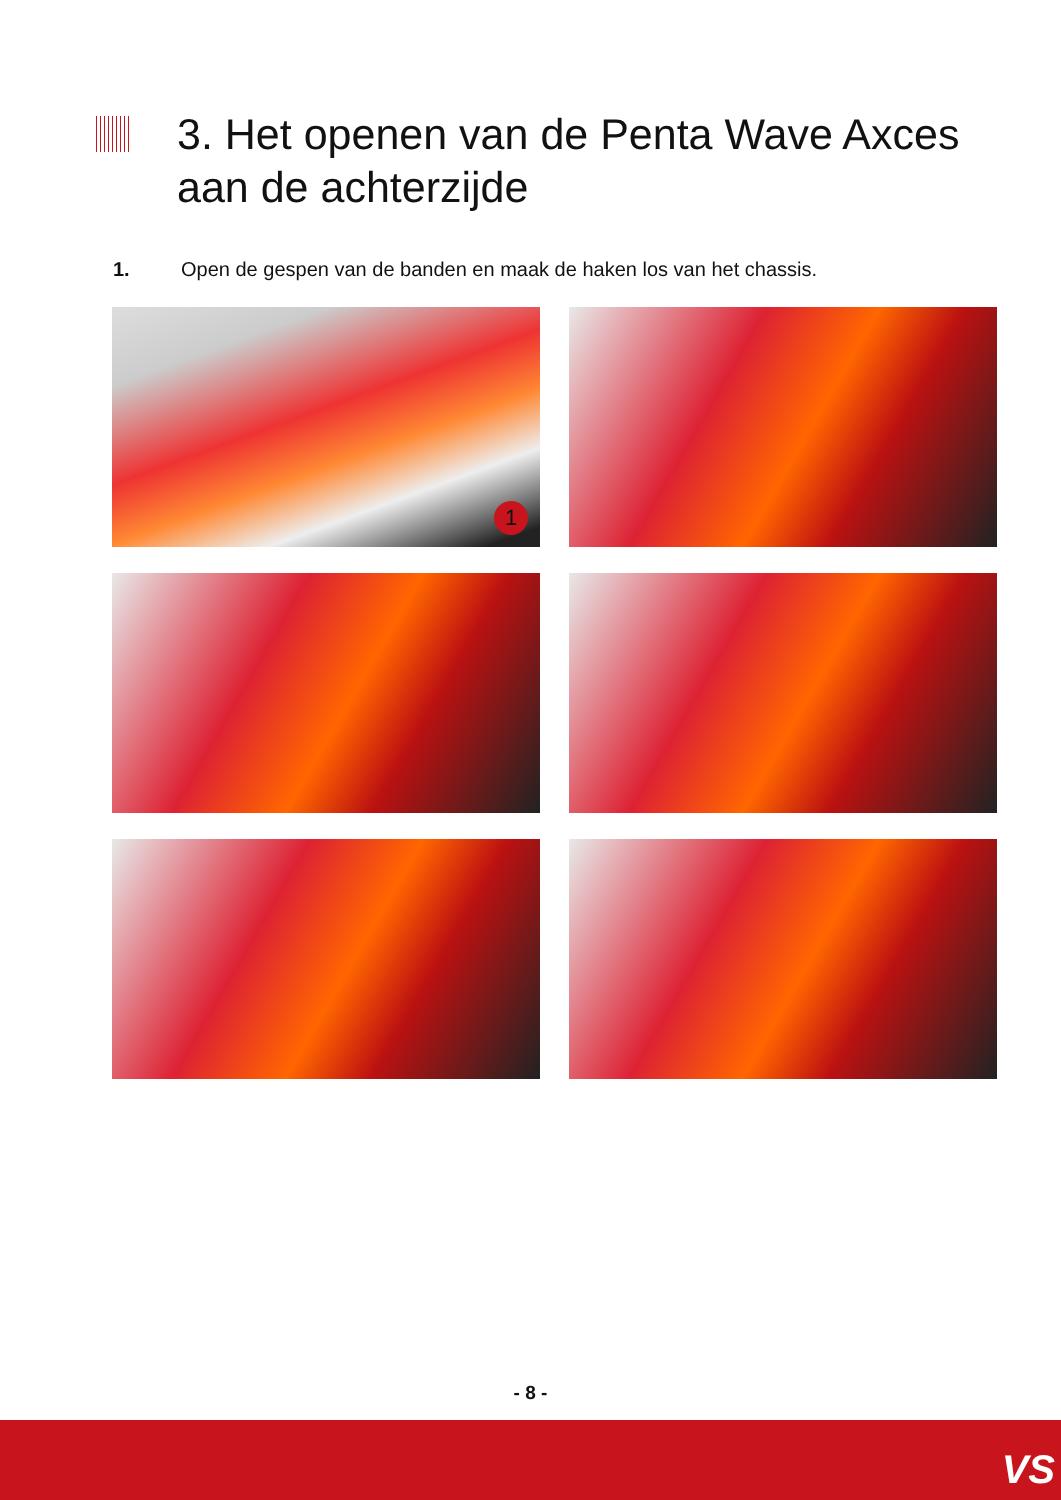3. Het openen van de Penta Wave Axces
aan de achterzijde
1. Open de gespen van de banden en maak de haken los van het chassis.
1
- 8 -
VS